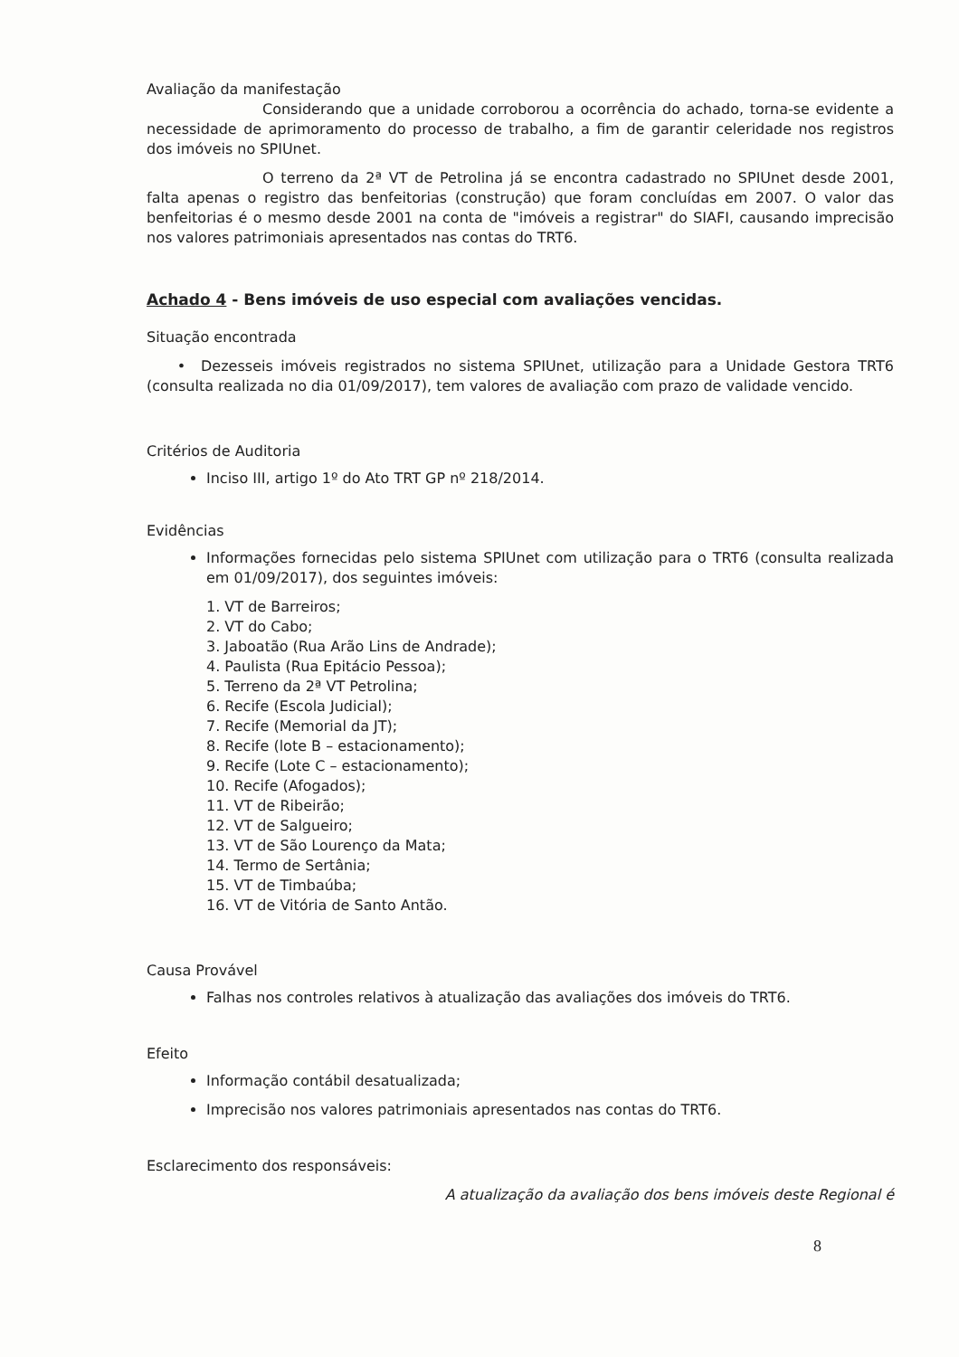Avaliação da manifestação
Considerando que a unidade corroborou a ocorrência do achado, torna-se evidente a necessidade de aprimoramento do processo de trabalho, a fim de garantir celeridade nos registros dos imóveis no SPIUnet.
O terreno da 2ª VT de Petrolina já se encontra cadastrado no SPIUnet desde 2001, falta apenas o registro das benfeitorias (construção) que foram concluídas em 2007. O valor das benfeitorias é o mesmo desde 2001 na conta de "imóveis a registrar" do SIAFI, causando imprecisão nos valores patrimoniais apresentados nas contas do TRT6.
Achado 4 - Bens imóveis de uso especial com avaliações vencidas.
Situação encontrada
• Dezesseis imóveis registrados no sistema SPIUnet, utilização para a Unidade Gestora TRT6 (consulta realizada no dia 01/09/2017), tem valores de avaliação com prazo de validade vencido.
Critérios de Auditoria
Inciso III, artigo 1º do Ato TRT GP nº 218/2014.
Evidências
Informações fornecidas pelo sistema SPIUnet com utilização para o TRT6 (consulta realizada em 01/09/2017), dos seguintes imóveis:
1. VT de Barreiros;
2. VT do Cabo;
3. Jaboatão (Rua Arão Lins de Andrade);
4. Paulista (Rua Epitácio Pessoa);
5. Terreno da 2ª VT Petrolina;
6. Recife (Escola Judicial);
7. Recife (Memorial da JT);
8. Recife (lote B – estacionamento);
9. Recife (Lote C – estacionamento);
10. Recife (Afogados);
11. VT de Ribeirão;
12. VT de Salgueiro;
13. VT de São Lourenço da Mata;
14. Termo de Sertânia;
15. VT de Timbaúba;
16. VT de Vitória de Santo Antão.
Causa Provável
Falhas nos controles relativos à atualização das avaliações dos imóveis do TRT6.
Efeito
Informação contábil desatualizada;
Imprecisão nos valores patrimoniais apresentados nas contas do TRT6.
Esclarecimento dos responsáveis:
A atualização da avaliação dos bens imóveis deste Regional é
8